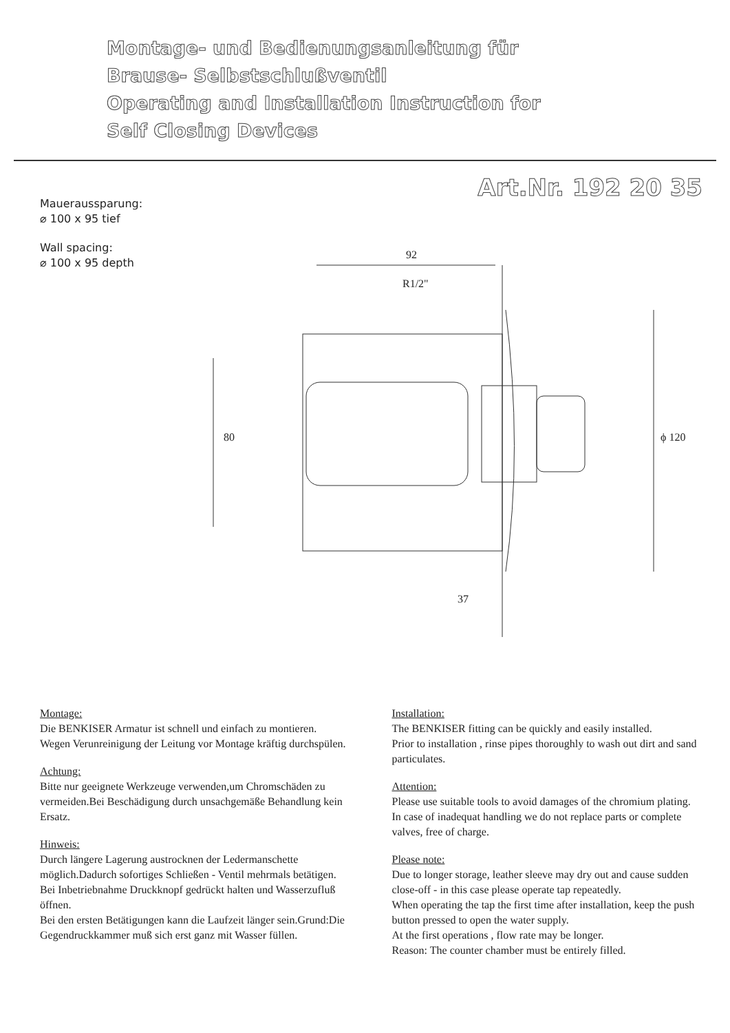Montage- und Bedienungsanleitung für
Brause- Selbstschlußventil
Operating and Installation Instruction for
Self Closing Devices
Art.Nr. 192 20 35
Maueraussparung:
⌀ 100 x 95 tief
Wall spacing:
⌀ 100 x 95 depth
92
R1/2"
80
ϕ 120
37
Montage:
Die BENKISER Armatur ist schnell und einfach zu montieren.
Wegen Verunreinigung der Leitung vor Montage kräftig durchspülen.
Achtung:
Bitte nur geeignete Werkzeuge verwenden,um Chromschäden zu vermeiden.Bei Beschädigung durch unsachgemäße Behandlung kein Ersatz.
Hinweis:
Durch längere Lagerung austrocknen der Ledermanschette möglich.Dadurch sofortiges Schließen - Ventil mehrmals betätigen.
Bei Inbetriebnahme Druckknopf gedrückt halten und Wasserzufluß öffnen.
Bei den ersten Betätigungen kann die Laufzeit länger sein.Grund:Die Gegendruckkammer muß sich erst ganz mit Wasser füllen.
Installation:
The BENKISER fitting can be quickly and easily installed.
Prior to installation , rinse pipes thoroughly to wash out dirt and sand particulates.
Attention:
Please use suitable tools to avoid damages of the chromium plating.
In case of inadequat handling we do not replace parts or complete valves, free of charge.
Please note:
Due to longer storage, leather sleeve may dry out and cause sudden close-off - in this case please operate tap repeatedly.
When operating the tap the first time after installation, keep the push button pressed to open the water supply.
At the first operations , flow rate may be longer.
Reason: The counter chamber must be entirely filled.